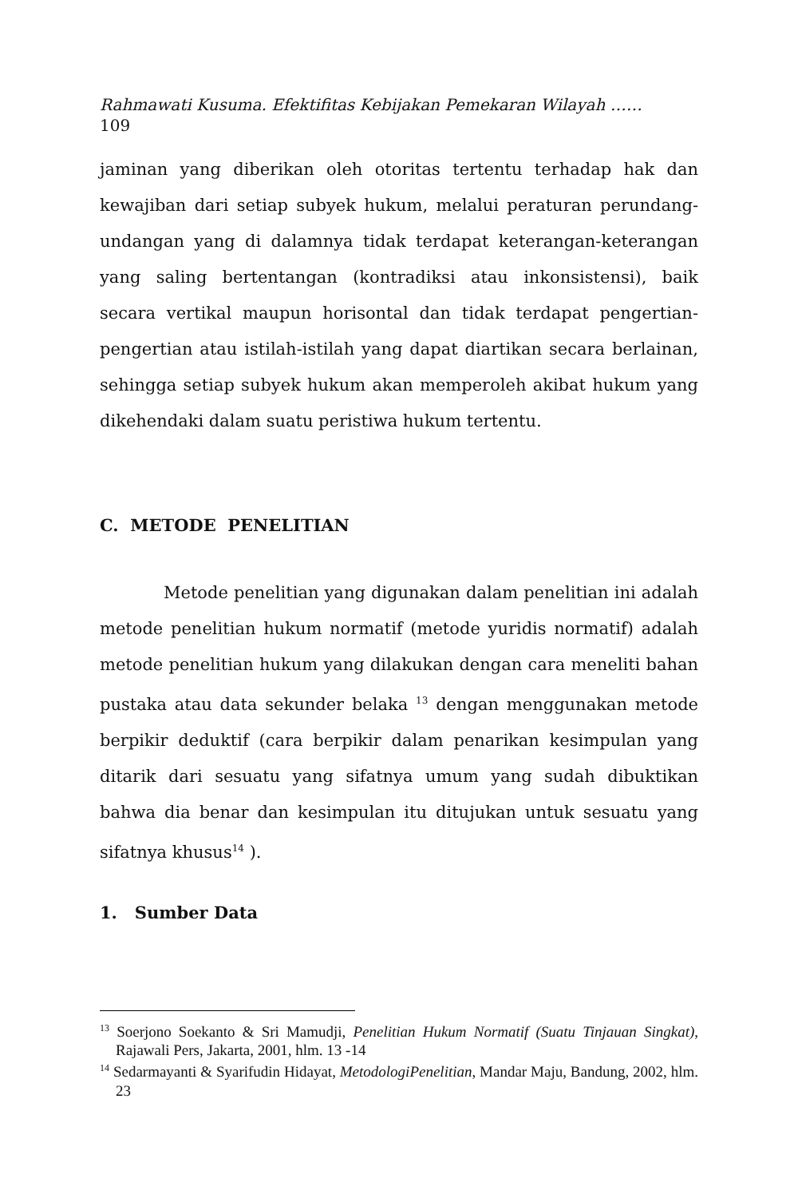Rahmawati Kusuma. Efektifitas Kebijakan Pemekaran Wilayah ……
109
jaminan yang diberikan oleh otoritas tertentu terhadap hak dan kewajiban dari setiap subyek hukum, melalui peraturan perundang-undangan yang di dalamnya tidak terdapat keterangan-keterangan yang saling bertentangan (kontradiksi atau inkonsistensi), baik secara vertikal maupun horisontal dan tidak terdapat pengertian-pengertian atau istilah-istilah yang dapat diartikan secara berlainan, sehingga setiap subyek hukum akan memperoleh akibat hukum yang dikehendaki dalam suatu peristiwa hukum tertentu.
C. METODE PENELITIAN
Metode penelitian yang digunakan dalam penelitian ini adalah metode penelitian hukum normatif (metode yuridis normatif) adalah metode penelitian hukum yang dilakukan dengan cara meneliti bahan pustaka atau data sekunder belaka <sup>13</sup> dengan menggunakan metode berpikir deduktif (cara berpikir dalam penarikan kesimpulan yang ditarik dari sesuatu yang sifatnya umum yang sudah dibuktikan bahwa dia benar dan kesimpulan itu ditujukan untuk sesuatu yang sifatnya khusus<sup>14</sup> ).
1. Sumber Data
<sup>13</sup> Soerjono Soekanto & Sri Mamudji, Penelitian Hukum Normatif (Suatu Tinjauan Singkat), Rajawali Pers, Jakarta, 2001, hlm. 13 -14
<sup>14</sup> Sedarmayanti & Syarifudin Hidayat, MetodologiPenelitian, Mandar Maju, Bandung, 2002, hlm. 23